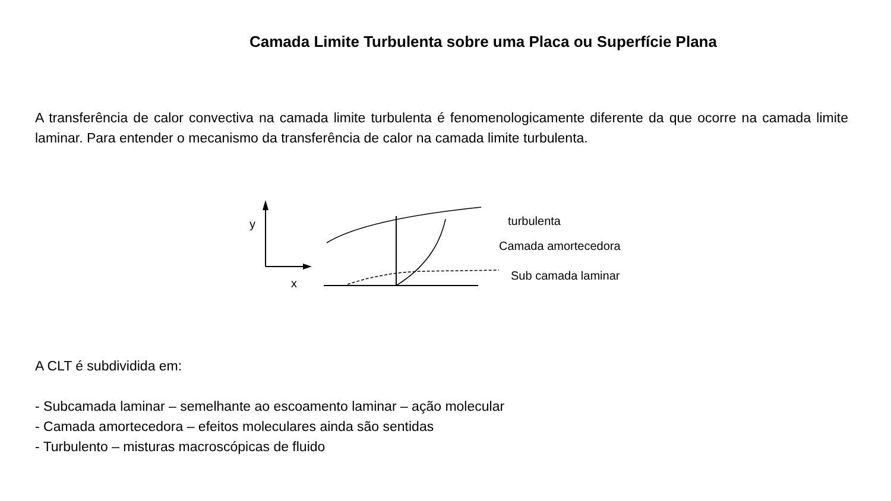Camada Limite Turbulenta sobre uma Placa ou Superfície Plana
A transferência de calor convectiva na camada limite turbulenta é fenomenologicamente diferente da que ocorre na camada limite laminar. Para entender o mecanismo da transferência de calor na camada limite turbulenta.
y
x
turbulenta
Camada amortecedora
Sub camada laminar
A CLT é subdividida em:
- Subcamada laminar – semelhante ao escoamento laminar – ação molecular
- Camada amortecedora – efeitos moleculares ainda são sentidas
- Turbulento – misturas macroscópicas de fluido